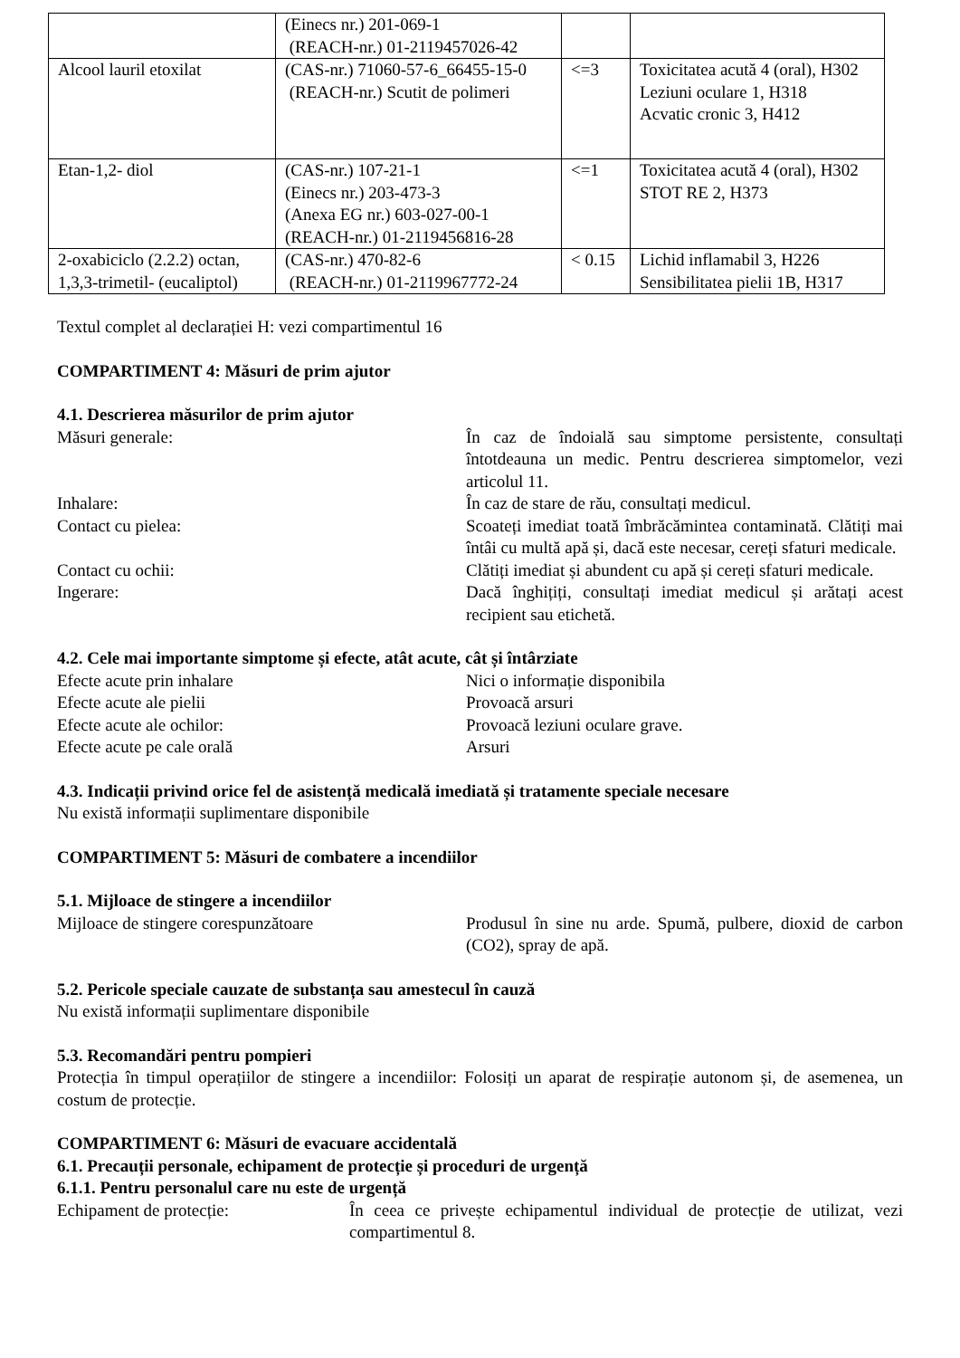| | (Einecs nr.) 201-069-1 (REACH-nr.) 01-2119457026-42 | | |
| Alcool lauril etoxilat | (CAS-nr.) 71060-57-6_66455-15-0 (REACH-nr.) Scutit de polimeri | <=3 | Toxicitatea acută 4 (oral), H302 Leziuni oculare 1, H318 Acvatic cronic 3, H412 |
| Etan-1,2- diol | (CAS-nr.) 107-21-1 (Einecs nr.) 203-473-3 (Anexa EG nr.) 603-027-00-1 (REACH-nr.) 01-2119456816-28 | <=1 | Toxicitatea acută 4 (oral), H302 STOT RE 2, H373 |
| 2-oxabiciclo (2.2.2) octan, 1,3,3-trimetil- (eucaliptol) | (CAS-nr.) 470-82-6 (REACH-nr.) 01-2119967772-24 | < 0.15 | Lichid inflamabil 3, H226 Sensibilitatea pielii 1B, H317 |
Textul complet al declarației H: vezi compartimentul 16
COMPARTIMENT 4: Măsuri de prim ajutor
4.1. Descrierea măsurilor de prim ajutor
Măsuri generale: În caz de îndoială sau simptome persistente, consultați întotdeauna un medic. Pentru descrierea simptomelor, vezi articolul 11.
Inhalare: În caz de stare de rău, consultați medicul.
Contact cu pielea: Scoateți imediat toată îmbrăcămintea contaminată. Clătiți mai întâi cu multă apă și, dacă este necesar, cereți sfaturi medicale.
Contact cu ochii: Clătiți imediat și abundent cu apă și cereți sfaturi medicale.
Ingerare: Dacă înghițiți, consultați imediat medicul și arătați acest recipient sau etichetă.
4.2. Cele mai importante simptome și efecte, atât acute, cât și întârziate
Efecte acute prin inhalare Nici o informație disponibila
Efecte acute ale pielii Provoacă arsuri
Efecte acute ale ochilor: Provoacă leziuni oculare grave.
Efecte acute pe cale orală Arsuri
4.3. Indicații privind orice fel de asistență medicală imediată și tratamente speciale necesare
Nu există informații suplimentare disponibile
COMPARTIMENT 5: Măsuri de combatere a incendiilor
5.1. Mijloace de stingere a incendiilor
Mijloace de stingere corespunzătoare Produsul în sine nu arde. Spumă, pulbere, dioxid de carbon (CO2), spray de apă.
5.2. Pericole speciale cauzate de substanța sau amestecul în cauză
Nu există informații suplimentare disponibile
5.3. Recomandări pentru pompieri
Protecția în timpul operațiilor de stingere a incendiilor: Folosiți un aparat de respirație autonom și, de asemenea, un costum de protecție.
COMPARTIMENT 6: Măsuri de evacuare accidentală
6.1. Precauții personale, echipament de protecție și proceduri de urgență
6.1.1. Pentru personalul care nu este de urgență
Echipament de protecție: În ceea ce privește echipamentul individual de protecție de utilizat, vezi compartimentul 8.